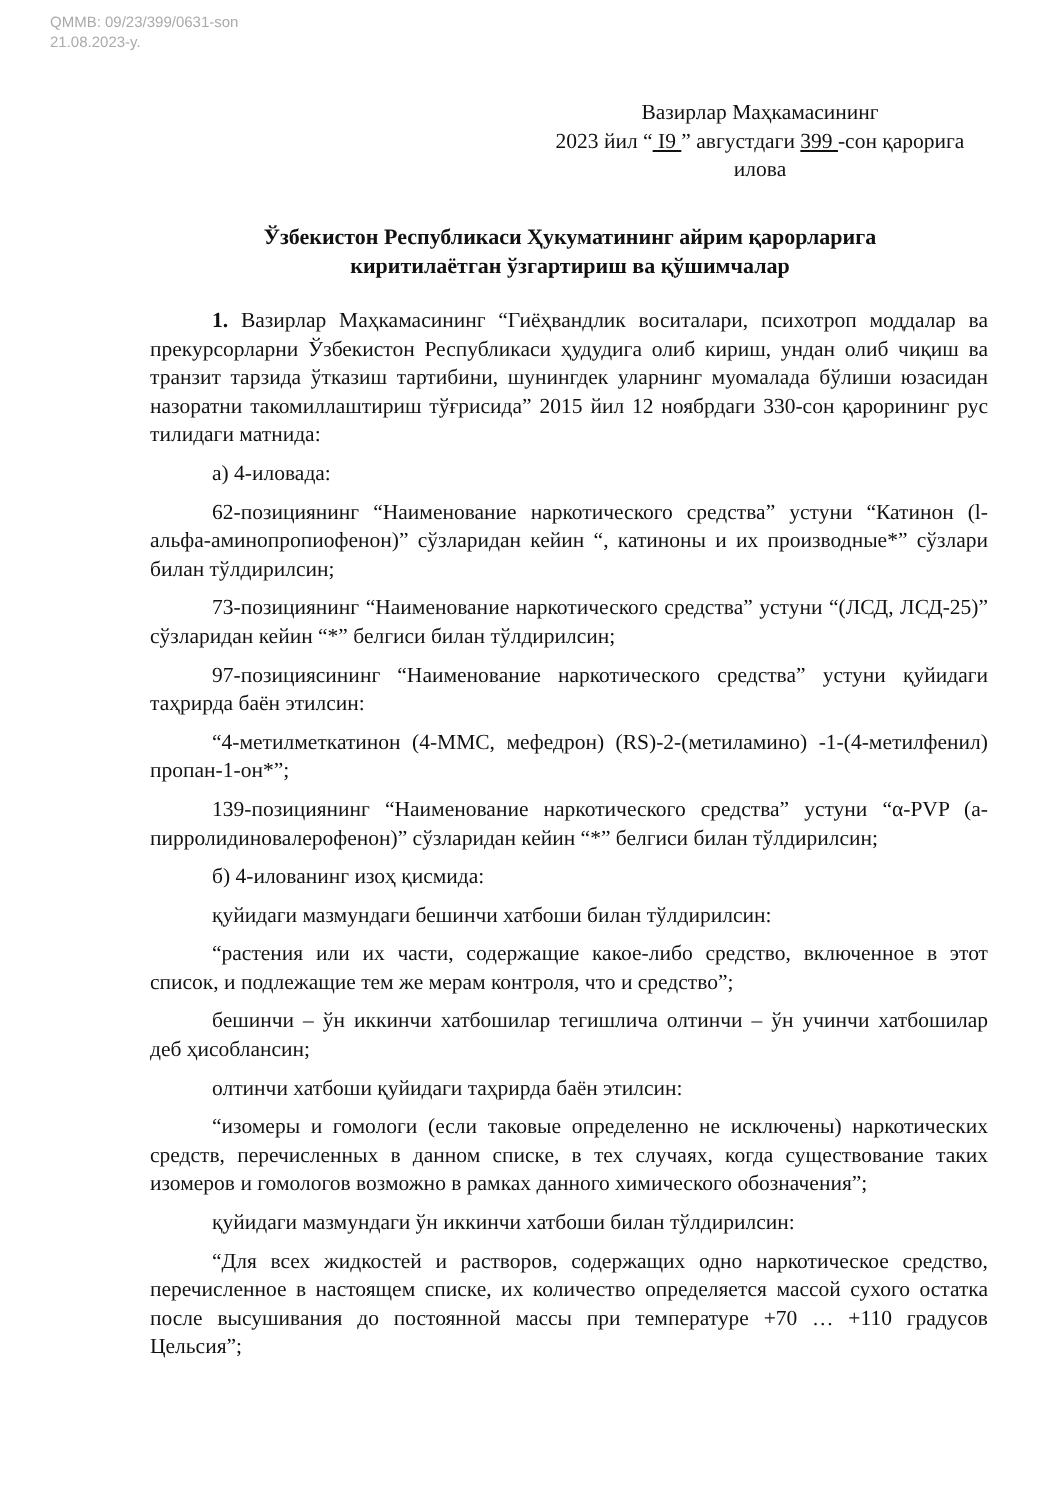QMMB: 09/23/399/0631-son
21.08.2023-y.
Вазирлар Маҳкамасининг
2023 йил “ I9 ” августдаги 399 -сон қарорига
илова
Ўзбекистон Республикаси Ҳукуматининг айрим қарорларига
киритилаётган ўзгартириш ва қўшимчалар
1. Вазирлар Маҳкамасининг “Гиёҳвандлик воситалари, психотроп моддалар ва прекурсорларни Ўзбекистон Республикаси ҳудудига олиб кириш, ундан олиб чиқиш ва транзит тарзида ўтказиш тартибини, шунингдек уларнинг муомалада бўлиши юзасидан назоратни такомиллаштириш тўғрисида” 2015 йил 12 ноябрдаги 330-сон қарорининг рус тилидаги матнида:
а) 4-иловада:
62-позициянинг “Наименование наркотического средства” устуни “Катинон (l-альфа-аминопропиофенон)” сўзларидан кейин “, катиноны и их производные*” сўзлари билан тўлдирилсин;
73-позициянинг “Наименование наркотического средства” устуни “(ЛСД, ЛСД-25)” сўзларидан кейин “*” белгиси билан тўлдирилсин;
97-позициясининг “Наименование наркотического средства” устуни қуйидаги таҳрирда баён этилсин:
“4-метилметкатинон (4-MMC, мефедрон) (RS)-2-(метиламино) -1-(4-метилфенил) пропан-1-он*”;
139-позициянинг “Наименование наркотического средства” устуни “α-PVP (а-пирролидиновалерофенон)” сўзларидан кейин “*” белгиси билан тўлдирилсин;
б) 4-илованинг изоҳ қисмида:
қуйидаги мазмундаги бешинчи хатбоши билан тўлдирилсин:
“растения или их части, содержащие какое-либо средство, включенное в этот список, и подлежащие тем же мерам контроля, что и средство”;
бешинчи – ўн иккинчи хатбошилар тегишлича олтинчи – ўн учинчи хатбошилар деб ҳисоблансин;
олтинчи хатбоши қуйидаги таҳрирда баён этилсин:
“изомеры и гомологи (если таковые определенно не исключены) наркотических средств, перечисленных в данном списке, в тех случаях, когда существование таких изомеров и гомологов возможно в рамках данного химического обозначения”;
қуйидаги мазмундаги ўн иккинчи хатбоши билан тўлдирилсин:
“Для всех жидкостей и растворов, содержащих одно наркотическое средство, перечисленное в настоящем списке, их количество определяется массой сухого остатка после высушивания до постоянной массы при температуре +70 … +110 градусов Цельсия”;